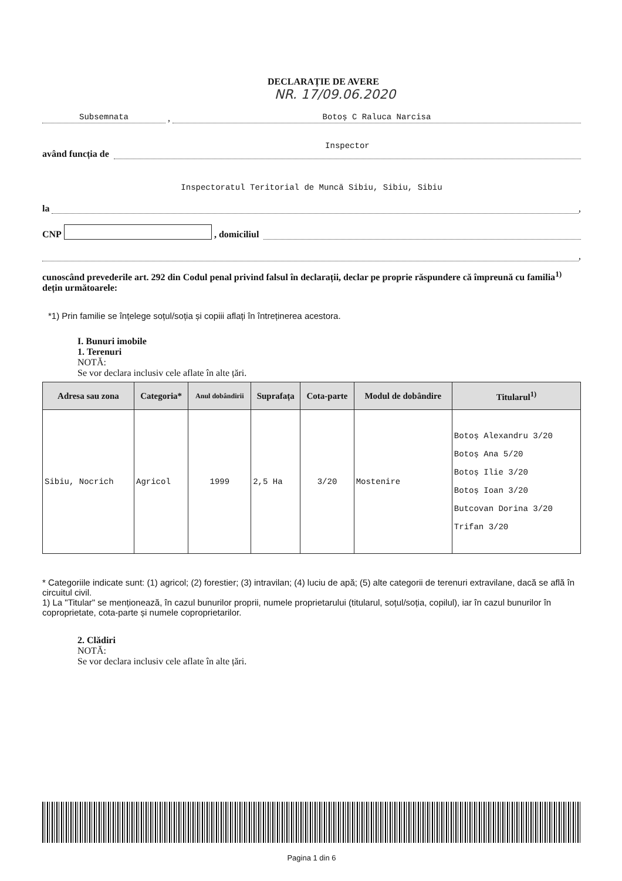DECLARAȚIE DE AVERE
NR. 17/09.06.2020
Subsemnata , Botoș C Raluca Narcisa
având funcția de Inspector
Inspectoratul Teritorial de Muncă Sibiu, Sibiu, Sibiu
la ,
CNP , domiciliul
,
cunoscând prevederile art. 292 din Codul penal privind falsul în declarații, declar pe proprie răspundere că împreună cu familia<sup>1)</sup> dețin următoarele:
*1) Prin familie se înțelege soțul/soția și copiii aflați în întreținerea acestora.
I. Bunuri imobile
1. Terenuri
NOTĂ:
Se vor declara inclusiv cele aflate în alte țări.
| Adresa sau zona | Categoria* | Anul dobândirii | Suprafața | Cota-parte | Modul de dobândire | Titularul<sup>1)</sup> |
| --- | --- | --- | --- | --- | --- | --- |
| Sibiu, Nocrich | Agricol | 1999 | 2,5 Ha | 3/20 | Mostenire | Botoș Alexandru 3/20 Botoș Ana 5/20 Botoș Ilie 3/20 Botoș Ioan 3/20 Butcovan Dorina 3/20 Trifan 3/20 |
* Categoriile indicate sunt: (1) agricol; (2) forestier; (3) intravilan; (4) luciu de apă; (5) alte categorii de terenuri extravilane, dacă se află în circuitul civil.
1) La "Titular" se menționează, în cazul bunurilor proprii, numele proprietarului (titularul, soțul/soția, copilul), iar în cazul bunurilor în coproprietate, cota-parte și numele coproprietarilor.
2. Clădiri
NOTĂ:
Se vor declara inclusiv cele aflate în alte țări.
Pagina 1 din 6